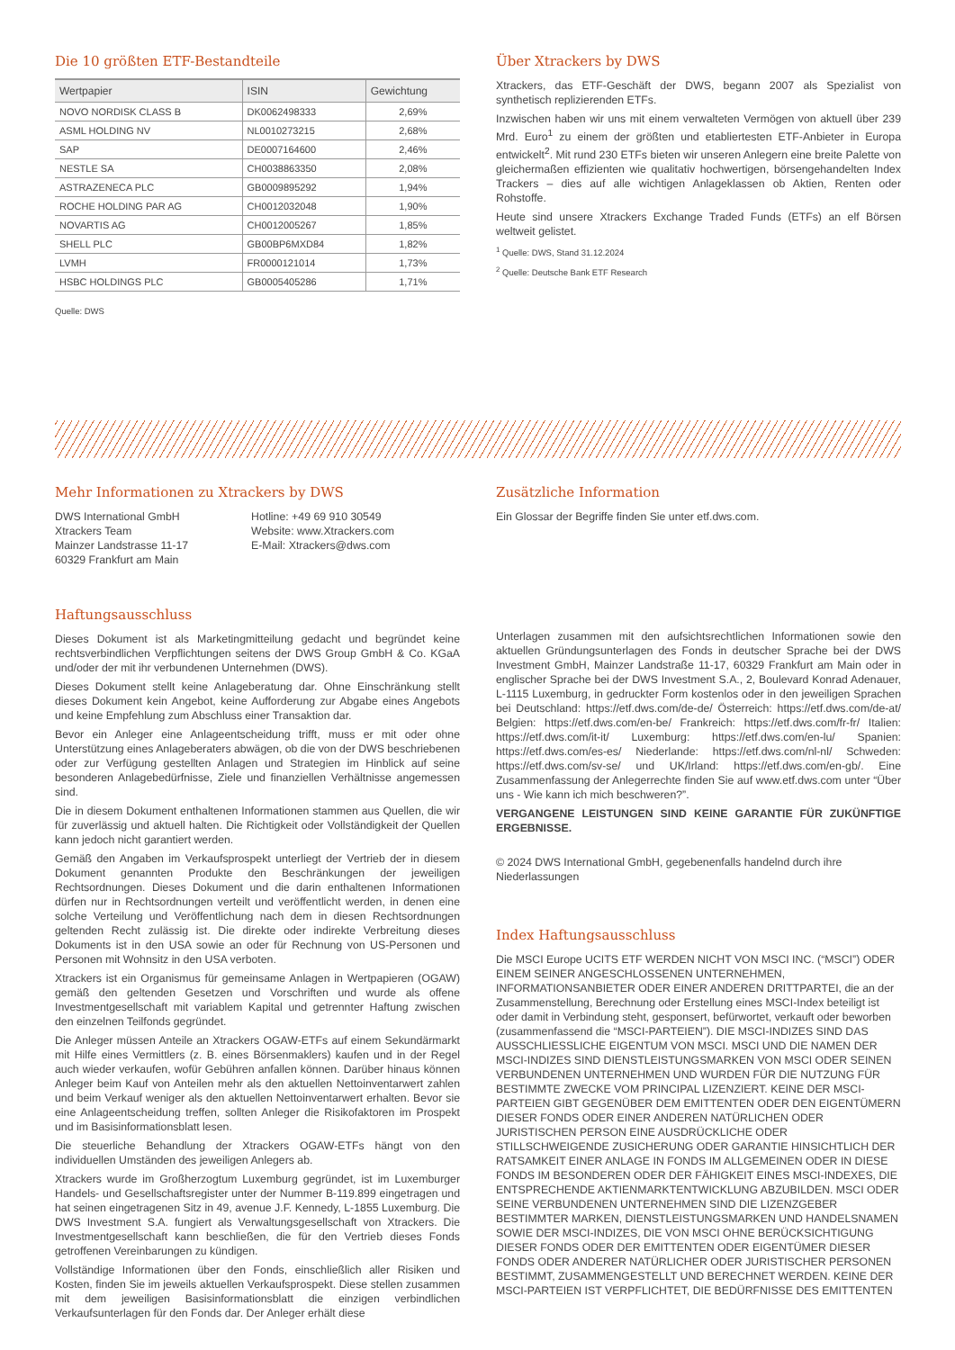Die 10 größten ETF-Bestandteile
| Wertpapier | ISIN | Gewichtung |
| --- | --- | --- |
| NOVO NORDISK CLASS B | DK0062498333 | 2,69% |
| ASML HOLDING NV | NL0010273215 | 2,68% |
| SAP | DE0007164600 | 2,46% |
| NESTLE SA | CH0038863350 | 2,08% |
| ASTRAZENECA PLC | GB0009895292 | 1,94% |
| ROCHE HOLDING PAR AG | CH0012032048 | 1,90% |
| NOVARTIS AG | CH0012005267 | 1,85% |
| SHELL PLC | GB00BP6MXD84 | 1,82% |
| LVMH | FR0000121014 | 1,73% |
| HSBC HOLDINGS PLC | GB0005405286 | 1,71% |
Quelle: DWS
Über Xtrackers by DWS
Xtrackers, das ETF-Geschäft der DWS, begann 2007 als Spezialist von synthetisch replizierenden ETFs.
Inzwischen haben wir uns mit einem verwalteten Vermögen von aktuell über 239 Mrd. Euro<sup>1</sup> zu einem der größten und etabliertesten ETF-Anbieter in Europa entwickelt<sup>2</sup>. Mit rund 230 ETFs bieten wir unseren Anlegern eine breite Palette von gleichermaßen effizienten wie qualitativ hochwertigen, börsengehandelten Index Trackers – dies auf alle wichtigen Anlageklassen ob Aktien, Renten oder Rohstoffe.
Heute sind unsere Xtrackers Exchange Traded Funds (ETFs) an elf Börsen weltweit gelistet.
<sup>1</sup> Quelle: DWS, Stand 31.12.2024
<sup>2</sup> Quelle: Deutsche Bank ETF Research
Mehr Informationen zu Xtrackers by DWS
DWS International GmbH
Xtrackers Team
Mainzer Landstrasse 11-17
60329 Frankfurt am Main
Hotline: +49 69 910 30549
Website: www.Xtrackers.com
E-Mail: Xtrackers@dws.com
Zusätzliche Information
Ein Glossar der Begriffe finden Sie unter etf.dws.com.
Haftungsausschluss
Dieses Dokument ist als Marketingmitteilung gedacht und begründet keine rechtsverbindlichen Verpflichtungen seitens der DWS Group GmbH & Co. KGaA und/oder der mit ihr verbundenen Unternehmen (DWS).
Dieses Dokument stellt keine Anlageberatung dar. Ohne Einschränkung stellt dieses Dokument kein Angebot, keine Aufforderung zur Abgabe eines Angebots und keine Empfehlung zum Abschluss einer Transaktion dar.
Bevor ein Anleger eine Anlageentscheidung trifft, muss er mit oder ohne Unterstützung eines Anlageberaters abwägen, ob die von der DWS beschriebenen oder zur Verfügung gestellten Anlagen und Strategien im Hinblick auf seine besonderen Anlagebedürfnisse, Ziele und finanziellen Verhältnisse angemessen sind.
Die in diesem Dokument enthaltenen Informationen stammen aus Quellen, die wir für zuverlässig und aktuell halten. Die Richtigkeit oder Vollständigkeit der Quellen kann jedoch nicht garantiert werden.
Gemäß den Angaben im Verkaufsprospekt unterliegt der Vertrieb der in diesem Dokument genannten Produkte den Beschränkungen der jeweiligen Rechtsordnungen. Dieses Dokument und die darin enthaltenen Informationen dürfen nur in Rechtsordnungen verteilt und veröffentlicht werden, in denen eine solche Verteilung und Veröffentlichung nach dem in diesen Rechtsordnungen geltenden Recht zulässig ist. Die direkte oder indirekte Verbreitung dieses Dokuments ist in den USA sowie an oder für Rechnung von US-Personen und Personen mit Wohnsitz in den USA verboten.
Xtrackers ist ein Organismus für gemeinsame Anlagen in Wertpapieren (OGAW) gemäß den geltenden Gesetzen und Vorschriften und wurde als offene Investmentgesellschaft mit variablem Kapital und getrennter Haftung zwischen den einzelnen Teilfonds gegründet.
Die Anleger müssen Anteile an Xtrackers OGAW-ETFs auf einem Sekundärmarkt mit Hilfe eines Vermittlers (z. B. eines Börsenmaklers) kaufen und in der Regel auch wieder verkaufen, wofür Gebühren anfallen können. Darüber hinaus können Anleger beim Kauf von Anteilen mehr als den aktuellen Nettoinventarwert zahlen und beim Verkauf weniger als den aktuellen Nettoinventarwert erhalten. Bevor sie eine Anlageentscheidung treffen, sollten Anleger die Risikofaktoren im Prospekt und im Basisinformationsblatt lesen.
Die steuerliche Behandlung der Xtrackers OGAW-ETFs hängt von den individuellen Umständen des jeweiligen Anlegers ab.
Xtrackers wurde im Großherzogtum Luxemburg gegründet, ist im Luxemburger Handels- und Gesellschaftsregister unter der Nummer B-119.899 eingetragen und hat seinen eingetragenen Sitz in 49, avenue J.F. Kennedy, L-1855 Luxemburg. Die DWS Investment S.A. fungiert als Verwaltungsgesellschaft von Xtrackers. Die Investmentgesellschaft kann beschließen, die für den Vertrieb dieses Fonds getroffenen Vereinbarungen zu kündigen.
Vollständige Informationen über den Fonds, einschließlich aller Risiken und Kosten, finden Sie im jeweils aktuellen Verkaufsprospekt. Diese stellen zusammen mit dem jeweiligen Basisinformationsblatt die einzigen verbindlichen Verkaufsunterlagen für den Fonds dar. Der Anleger erhält diese
Unterlagen zusammen mit den aufsichtsrechtlichen Informationen sowie den aktuellen Gründungsunterlagen des Fonds in deutscher Sprache bei der DWS Investment GmbH, Mainzer Landstraße 11-17, 60329 Frankfurt am Main oder in englischer Sprache bei der DWS Investment S.A., 2, Boulevard Konrad Adenauer, L-1115 Luxemburg, in gedruckter Form kostenlos oder in den jeweiligen Sprachen bei Deutschland: https://etf.dws.com/de-de/ Österreich: https://etf.dws.com/de-at/ Belgien: https://etf.dws.com/en-be/ Frankreich: https://etf.dws.com/fr-fr/ Italien: https://etf.dws.com/it-it/ Luxemburg: https://etf.dws.com/en-lu/ Spanien: https://etf.dws.com/es-es/ Niederlande: https://etf.dws.com/nl-nl/ Schweden: https://etf.dws.com/sv-se/ und UK/Irland: https://etf.dws.com/en-gb/. Eine Zusammenfassung der Anlegerrechte finden Sie auf www.etf.dws.com unter “Über uns - Wie kann ich mich beschweren?”.
VERGANGENE LEISTUNGEN SIND KEINE GARANTIE FÜR ZUKÜNFTIGE ERGEBNISSE.
© 2024 DWS International GmbH, gegebenenfalls handelnd durch ihre Niederlassungen
Index Haftungsausschluss
Die MSCI Europe UCITS ETF WERDEN NICHT VON MSCI INC. (“MSCI”) ODER EINEM SEINER ANGESCHLOSSENEN UNTERNEHMEN, INFORMATIONSANBIETER ODER EINER ANDEREN DRITTPARTEI, die an der Zusammenstellung, Berechnung oder Erstellung eines MSCI-Index beteiligt ist oder damit in Verbindung steht, gesponsert, befürwortet, verkauft oder beworben (zusammenfassend die “MSCI-PARTEIEN”). DIE MSCI-INDIZES SIND DAS AUSSCHLIESSLICHE EIGENTUM VON MSCI. MSCI UND DIE NAMEN DER MSCI-INDIZES SIND DIENSTLEISTUNGSMARKEN VON MSCI ODER SEINEN VERBUNDENEN UNTERNEHMEN UND WURDEN FÜR DIE NUTZUNG FÜR BESTIMMTE ZWECKE VOM PRINCIPAL LIZENZIERT. KEINE DER MSCI-PARTEIEN GIBT GEGENÜBER DEM EMITTENTEN ODER DEN EIGENTÜMERN DIESER FONDS ODER EINER ANDEREN NATÜRLICHEN ODER JURISTISCHEN PERSON EINE AUSDRÜCKLICHE ODER STILLSCHWEIGENDE ZUSICHERUNG ODER GARANTIE HINSICHTLICH DER RATSAMKEIT EINER ANLAGE IN FONDS IM ALLGEMEINEN ODER IN DIESE FONDS IM BESONDEREN ODER DER FÄHIGKEIT EINES MSCI-INDEXES, DIE ENTSPRECHENDE AKTIENMARKTENTWICKLUNG ABZUBILDEN. MSCI ODER SEINE VERBUNDENEN UNTERNEHMEN SIND DIE LIZENZGEBER BESTIMMTER MARKEN, DIENSTLEISTUNGSMARKEN UND HANDELSNAMEN SOWIE DER MSCI-INDIZES, DIE VON MSCI OHNE BERÜCKSICHTIGUNG DIESER FONDS ODER DER EMITTENTEN ODER EIGENTÜMER DIESER FONDS ODER ANDERER NATÜRLICHER ODER JURISTISCHER PERSONEN BESTIMMT, ZUSAMMENGESTELLT UND BERECHNET WERDEN. KEINE DER MSCI-PARTEIEN IST VERPFLICHTET, DIE BEDÜRFNISSE DES EMITTENTEN